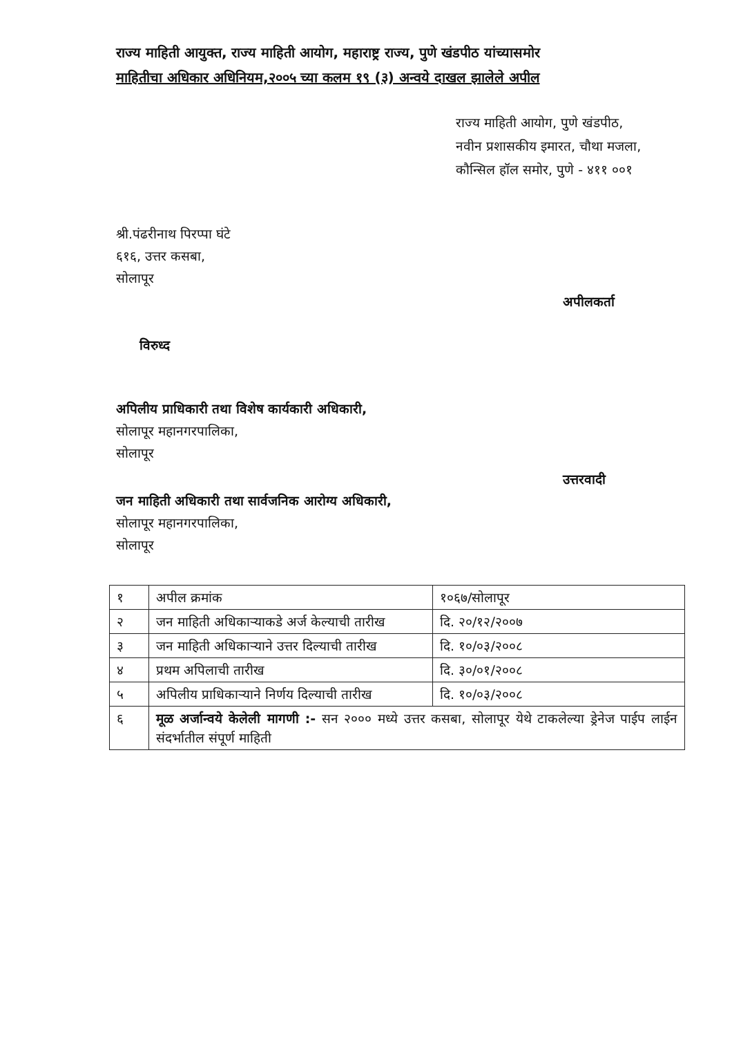राज्य माहिती आयुक्त, राज्य माहिती आयोग, महाराष्ट्र राज्य, पुणे खंडपीठ यांच्यासमोर
माहितीचा अधिकार अधिनियम,२००५ च्या कलम १९ (३) अन्वये दाखल झालेले अपील
राज्य माहिती आयोग, पुणे खंडपीठ,
नवीन प्रशासकीय इमारत, चौथा मजला,
कौन्सिल हॉल समोर, पुणे - ४११ ००१
श्री.पंढरीनाथ पिरप्पा घंटे
६१६, उत्तर कसबा,
सोलापूर
अपीलकर्ता
विरुध्द
अपिलीय प्राधिकारी तथा विशेष कार्यकारी अधिकारी,
सोलापूर महानगरपालिका,
सोलापूर
उत्तरवादी
जन माहिती अधिकारी तथा सार्वजनिक आरोग्य अधिकारी,
सोलापूर महानगरपालिका,
सोलापूर
| १ | अपील क्रमांक | १०६७/सोलापूर |
| २ | जन माहिती अधिकाऱ्याकडे अर्ज केल्याची तारीख | दि. २०/१२/२००७ |
| ३ | जन माहिती अधिकाऱ्याने उत्तर दिल्याची तारीख | दि. १०/०३/२००८ |
| ४ | प्रथम अपिलाची तारीख | दि. ३०/०१/२००८ |
| ५ | अपिलीय प्राधिकाऱ्याने निर्णय दिल्याची तारीख | दि. १०/०३/२००८ |
| ६ | मूळ अर्जान्वये केलेली मागणी :- सन २००० मध्ये उत्तर कसबा, सोलापूर येथे टाकलेल्या ड्रेनेज पाईप लाईन संदर्भातील संपूर्ण माहिती | |